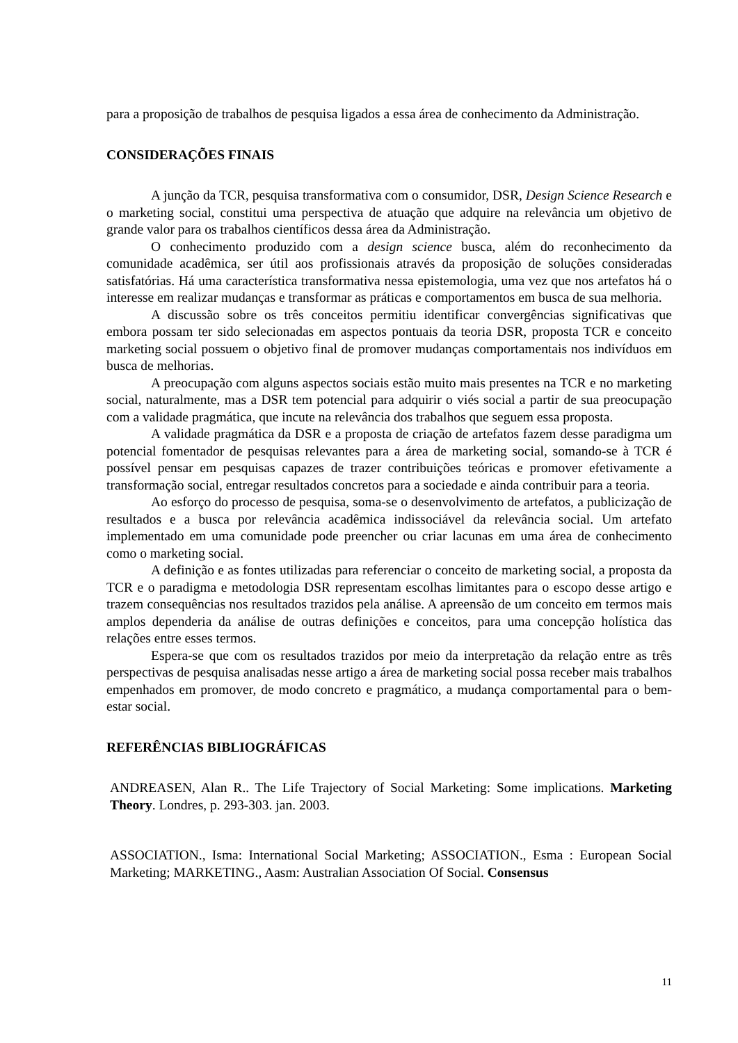para a proposição de trabalhos de pesquisa ligados a essa área de conhecimento da Administração.
CONSIDERAÇÕES FINAIS
A junção da TCR, pesquisa transformativa com o consumidor, DSR, Design Science Research e o marketing social, constitui uma perspectiva de atuação que adquire na relevância um objetivo de grande valor para os trabalhos científicos dessa área da Administração.
O conhecimento produzido com a design science busca, além do reconhecimento da comunidade acadêmica, ser útil aos profissionais através da proposição de soluções consideradas satisfatórias. Há uma característica transformativa nessa epistemologia, uma vez que nos artefatos há o interesse em realizar mudanças e transformar as práticas e comportamentos em busca de sua melhoria.
A discussão sobre os três conceitos permitiu identificar convergências significativas que embora possam ter sido selecionadas em aspectos pontuais da teoria DSR, proposta TCR e conceito marketing social possuem o objetivo final de promover mudanças comportamentais nos indivíduos em busca de melhorias.
A preocupação com alguns aspectos sociais estão muito mais presentes na TCR e no marketing social, naturalmente, mas a DSR tem potencial para adquirir o viés social a partir de sua preocupação com a validade pragmática, que incute na relevância dos trabalhos que seguem essa proposta.
A validade pragmática da DSR e a proposta de criação de artefatos fazem desse paradigma um potencial fomentador de pesquisas relevantes para a área de marketing social, somando-se à TCR é possível pensar em pesquisas capazes de trazer contribuições teóricas e promover efetivamente a transformação social, entregar resultados concretos para a sociedade e ainda contribuir para a teoria.
Ao esforço do processo de pesquisa, soma-se o desenvolvimento de artefatos, a publicização de resultados e a busca por relevância acadêmica indissociável da relevância social. Um artefato implementado em uma comunidade pode preencher ou criar lacunas em uma área de conhecimento como o marketing social.
A definição e as fontes utilizadas para referenciar o conceito de marketing social, a proposta da TCR e o paradigma e metodologia DSR representam escolhas limitantes para o escopo desse artigo e trazem consequências nos resultados trazidos pela análise. A apreensão de um conceito em termos mais amplos dependeria da análise de outras definições e conceitos, para uma concepção holística das relações entre esses termos.
Espera-se que com os resultados trazidos por meio da interpretação da relação entre as três perspectivas de pesquisa analisadas nesse artigo a área de marketing social possa receber mais trabalhos empenhados em promover, de modo concreto e pragmático, a mudança comportamental para o bem-estar social.
REFERÊNCIAS BIBLIOGRÁFICAS
ANDREASEN, Alan R.. The Life Trajectory of Social Marketing: Some implications. Marketing Theory. Londres, p. 293-303. jan. 2003.
ASSOCIATION., Isma: International Social Marketing; ASSOCIATION., Esma : European Social Marketing; MARKETING., Aasm: Australian Association Of Social. Consensus
11